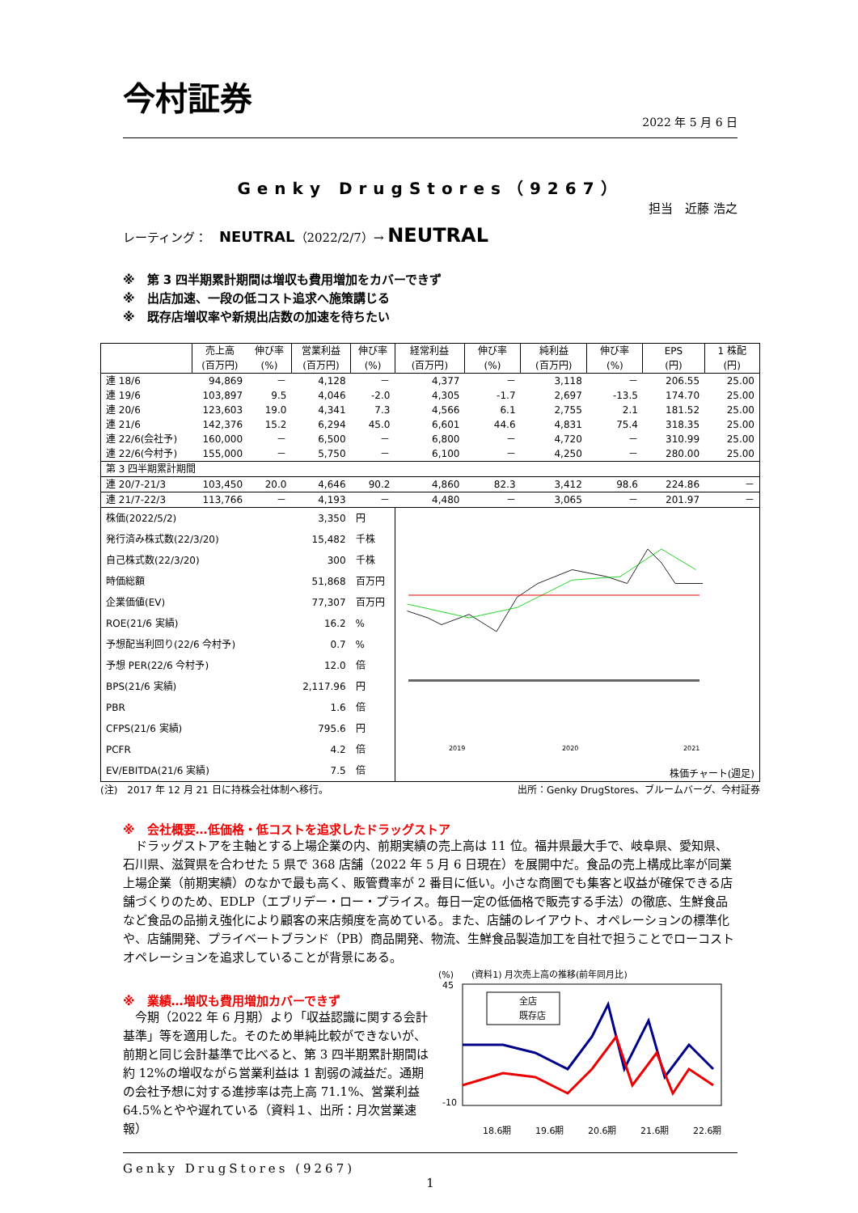今村証券
2022 年 5 月 6 日
Genky DrugStores（9267）
担当　近藤 浩之
レーティング：　NEUTRAL（2022/2/7）→ NEUTRAL
※　第 3 四半期累計期間は増収も費用増加をカバーできず
※　出店加速、一段の低コスト追求へ施策講じる
※　既存店増収率や新規出店数の加速を待ちたい
| | 売上高 (百万円) | 伸び率 (%) | 営業利益 (百万円) | 伸び率 (%) | 経常利益 (百万円) | 伸び率 (%) | 純利益 (百万円) | 伸び率 (%) | EPS (円) | 1 株配 (円) |
| --- | --- | --- | --- | --- | --- | --- | --- | --- | --- | --- |
| 連 18/6 | 94,869 | － | 4,128 | － | 4,377 | － | 3,118 | － | 206.55 | 25.00 |
| 連 19/6 | 103,897 | 9.5 | 4,046 | -2.0 | 4,305 | -1.7 | 2,697 | -13.5 | 174.70 | 25.00 |
| 連 20/6 | 123,603 | 19.0 | 4,341 | 7.3 | 4,566 | 6.1 | 2,755 | 2.1 | 181.52 | 25.00 |
| 連 21/6 | 142,376 | 15.2 | 6,294 | 45.0 | 6,601 | 44.6 | 4,831 | 75.4 | 318.35 | 25.00 |
| 連 22/6(会社予) | 160,000 | － | 6,500 | － | 6,800 | － | 4,720 | － | 310.99 | 25.00 |
| 連 22/6(今村予) | 155,000 | － | 5,750 | － | 6,100 | － | 4,250 | － | 280.00 | 25.00 |
| 第 3 四半期累計期間 | | | | | | | | | | |
| 連 20/7-21/3 | 103,450 | 20.0 | 4,646 | 90.2 | 4,860 | 82.3 | 3,412 | 98.6 | 224.86 | － |
| 連 21/7-22/3 | 113,766 | － | 4,193 | － | 4,480 | － | 3,065 | － | 201.97 | － |
| 株価(2022/5/2) | | | 3,350 | 円 | 2019 2020 2021 株価チャート(週足) | | | | | |
| 発行済み株式数(22/3/20) | | | 15,482 | 千株 | | | | | | |
| 自己株式数(22/3/20) | | | 300 | 千株 | | | | | | |
| 時価総額 | | | 51,868 | 百万円 | | | | | | |
| 企業価値(EV) | | | 77,307 | 百万円 | | | | | | |
| ROE(21/6 実績) | | | 16.2 | % | | | | | | |
| 予想配当利回り(22/6 今村予) | | | 0.7 | % | | | | | | |
| 予想 PER(22/6 今村予) | | | 12.0 | 倍 | | | | | | |
| BPS(21/6 実績) | | | 2,117.96 | 円 | | | | | | |
| PBR | | | 1.6 | 倍 | | | | | | |
| CFPS(21/6 実績) | | | 795.6 | 円 | | | | | | |
| PCFR | | | 4.2 | 倍 | | | | | | |
| EV/EBITDA(21/6 実績) | | | 7.5 | 倍 | | | | | | |
(注)　2017 年 12 月 21 日に持株会社体制へ移行。 出所：Genky DrugStores、ブルームバーグ、今村証券
※　会社概要…低価格・低コストを追求したドラッグストア
ドラッグストアを主軸とする上場企業の内、前期実績の売上高は 11 位。福井県最大手で、岐阜県、愛知県、石川県、滋賀県を合わせた 5 県で 368 店舗（2022 年 5 月 6 日現在）を展開中だ。食品の売上構成比率が同業上場企業（前期実績）のなかで最も高く、販管費率が 2 番目に低い。小さな商圏でも集客と収益が確保できる店舗づくりのため、EDLP（エブリデー・ロー・プライス。毎日一定の低価格で販売する手法）の徹底、生鮮食品など食品の品揃え強化により顧客の来店頻度を高めている。また、店舗のレイアウト、オペレーションの標準化や、店舗開発、プライベートブランド（PB）商品開発、物流、生鮮食品製造加工を自社で担うことでローコストオペレーションを追求していることが背景にある。
※　業績…増収も費用増加カバーできず
今期（2022 年 6 月期）より「収益認識に関する会計基準」等を適用した。そのため単純比較ができないが、前期と同じ会計基準で比べると、第 3 四半期累計期間は約 12%の増収ながら営業利益は 1 割弱の減益だ。通期の会社予想に対する進捗率は売上高 71.1%、営業利益 64.5%とやや遅れている（資料１、出所：月次営業速報）
(%)　　(資料1) 月次売上高の推移(前年同月比)
全店
既存店
45
-10
18.6期
19.6期
20.6期
21.6期
22.6期
Genky DrugStores (9267)
1